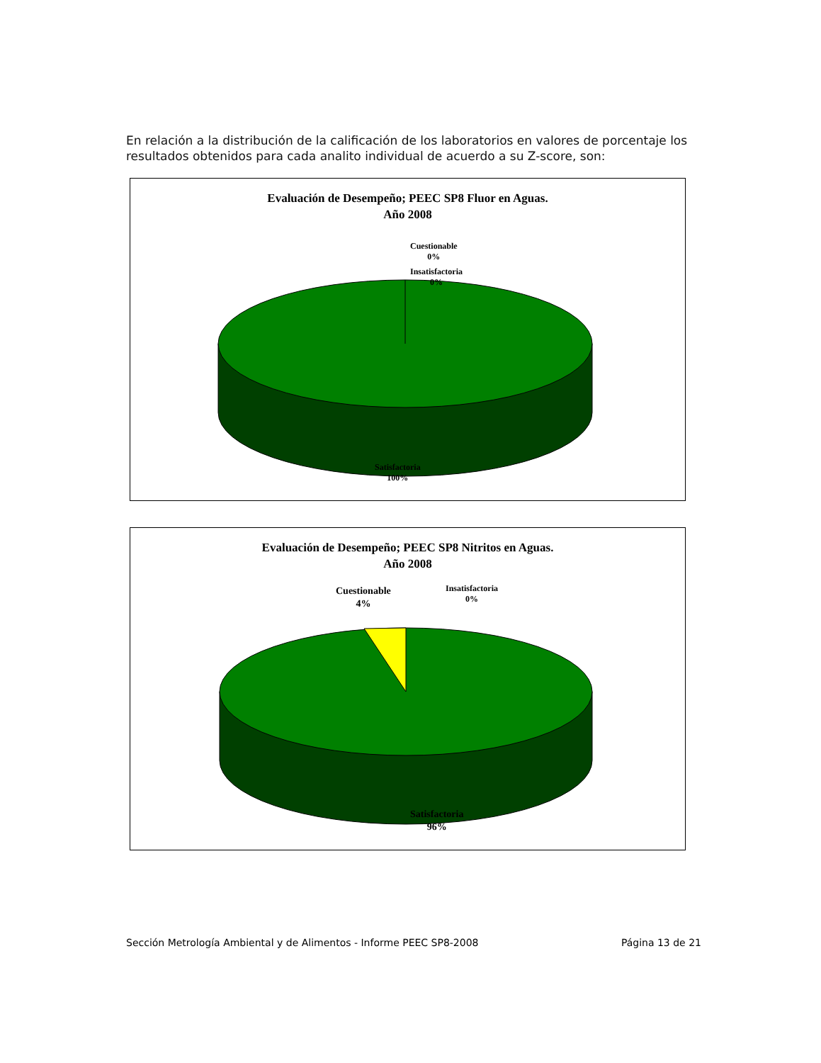En relación a la distribución de la calificación de los laboratorios en valores de porcentaje los resultados obtenidos para cada analito individual de acuerdo a su Z-score, son:
Evaluación de Desempeño; PEEC SP8 Fluor en Aguas.
Año 2008
Cuestionable
0%
Insatisfactoria
0%
Satisfactoria
100%
Evaluación de Desempeño; PEEC SP8 Nitritos en Aguas.
Año 2008
Cuestionable
4%
Insatisfactoria
0%
Satisfactoria
96%
Sección Metrología Ambiental y de Alimentos - Informe PEEC SP8-2008 Página 13 de 21